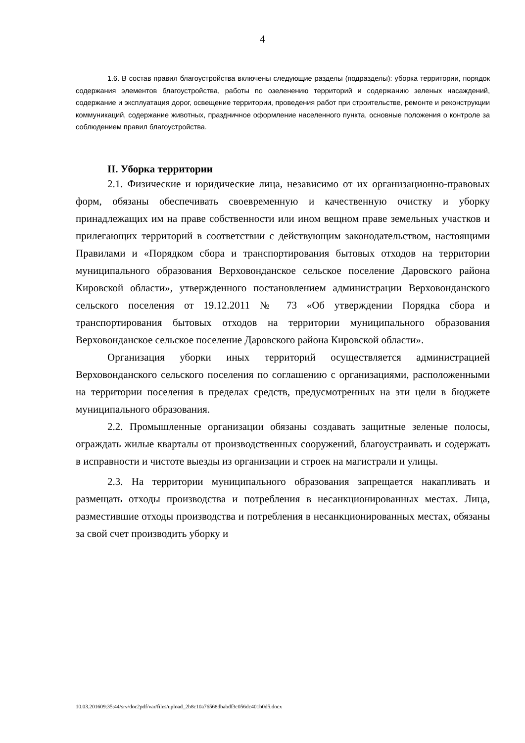4
1.6. В состав правил благоустройства включены следующие разделы (подразделы): уборка территории, порядок содержания элементов благоустройства, работы по озеленению территорий и содержанию зеленых насаждений, содержание и эксплуатация дорог, освещение территории, проведения работ при строительстве, ремонте и реконструкции коммуникаций, содержание животных, праздничное оформление населенного пункта, основные положения о контроле за соблюдением правил благоустройства.
II. Уборка территории
2.1. Физические и юридические лица, независимо от их организационно-правовых форм, обязаны обеспечивать своевременную и качественную очистку и уборку принадлежащих им на праве собственности или ином вещном праве земельных участков и прилегающих территорий в соответствии с действующим законодательством, настоящими Правилами и «Порядком сбора и транспортирования бытовых отходов на территории муниципального образования Верховонданское сельское поселение Даровского района Кировской области», утвержденного постановлением администрации Верховонданского сельского поселения от 19.12.2011 № 73 «Об утверждении Порядка сбора и транспортирования бытовых отходов на территории муниципального образования Верховонданское сельское поселение Даровского района Кировской области».
Организация уборки иных территорий осуществляется администрацией Верховонданского сельского поселения по соглашению с организациями, расположенными на территории поселения в пределах средств, предусмотренных на эти цели в бюджете муниципального образования.
2.2. Промышленные организации обязаны создавать защитные зеленые полосы, ограждать жилые кварталы от производственных сооружений, благоустраивать и содержать в исправности и чистоте выезды из организации и строек на магистрали и улицы.
2.3. На территории муниципального образования запрещается накапливать и размещать отходы производства и потребления в несанкционированных местах. Лица, разместившие отходы производства и потребления в несанкционированных местах, обязаны за свой счет производить уборку и
10.03.201609:35:44/srv/doc2pdf/var/files/upload_2b8c10a76568dbabdf3c056dc401b0d5.docx